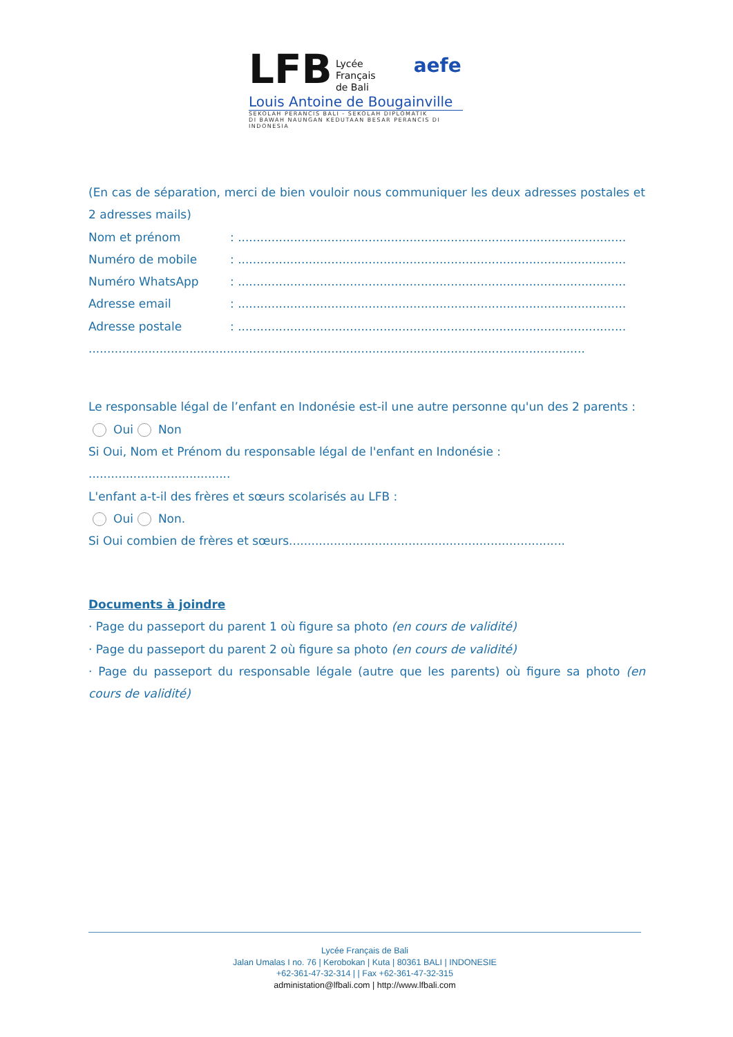LFB Lycée
Français
de Bali aefe
Louis Antoine de Bougainville
SEKOLAH PERANCIS BALI - SEKOLAH DIPLOMATIK
DI BAWAH NAUNGAN KEDUTAAN BESAR PERANCIS DI INDONESIA
(En cas de séparation, merci de bien vouloir nous communiquer les deux adresses postales et 2 adresses mails)
Nom et prénom: ........................................................................................................
Numéro de mobile: ........................................................................................................
Numéro WhatsApp: ........................................................................................................
Adresse email: ........................................................................................................
Adresse postale: ........................................................................................................
.....................................................................................................................................
Le responsable légal de l’enfant en Indonésie est-il une autre personne qu'un des 2 parents :
Oui Non
Si Oui, Nom et Prénom du responsable légal de l'enfant en Indonésie : ......................................
L'enfant a-t-il des frères et sœurs scolarisés au LFB :
Oui Non.
Si Oui combien de frères et sœurs..........................................................................
Documents à joindre
· Page du passeport du parent 1 où figure sa photo (en cours de validité)
· Page du passeport du parent 2 où figure sa photo (en cours de validité)
· Page du passeport du responsable légale (autre que les parents) où figure sa photo (en cours de validité)
Lycée Français de Bali
Jalan Umalas I no. 76 | Kerobokan | Kuta | 80361 BALI | INDONESIE
+62-361-47-32-314 | | Fax +62-361-47-32-315
administation@lfbali.com | http://www.lfbali.com